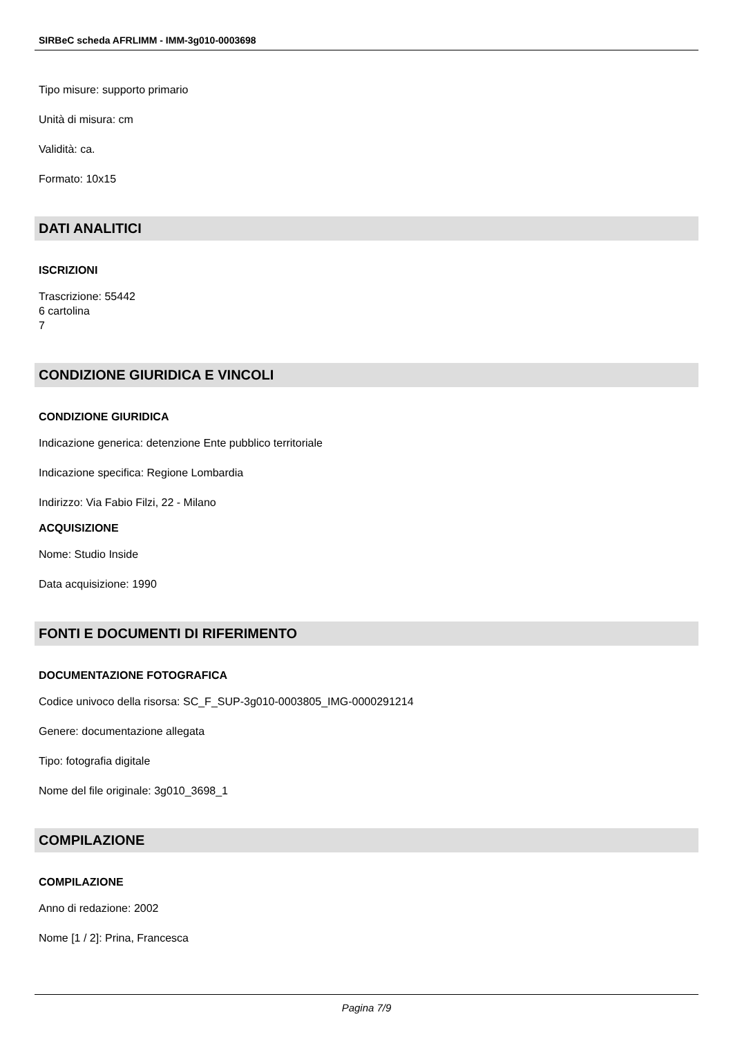SIRBeC scheda AFRLIMM - IMM-3g010-0003698
Tipo misure: supporto primario
Unità di misura: cm
Validità: ca.
Formato: 10x15
DATI ANALITICI
ISCRIZIONI
Trascrizione: 55442
6 cartolina
7
CONDIZIONE GIURIDICA E VINCOLI
CONDIZIONE GIURIDICA
Indicazione generica: detenzione Ente pubblico territoriale
Indicazione specifica: Regione Lombardia
Indirizzo: Via Fabio Filzi, 22 - Milano
ACQUISIZIONE
Nome: Studio Inside
Data acquisizione: 1990
FONTI E DOCUMENTI DI RIFERIMENTO
DOCUMENTAZIONE FOTOGRAFICA
Codice univoco della risorsa: SC_F_SUP-3g010-0003805_IMG-0000291214
Genere: documentazione allegata
Tipo: fotografia digitale
Nome del file originale: 3g010_3698_1
COMPILAZIONE
COMPILAZIONE
Anno di redazione: 2002
Nome [1 / 2]: Prina, Francesca
Pagina 7/9